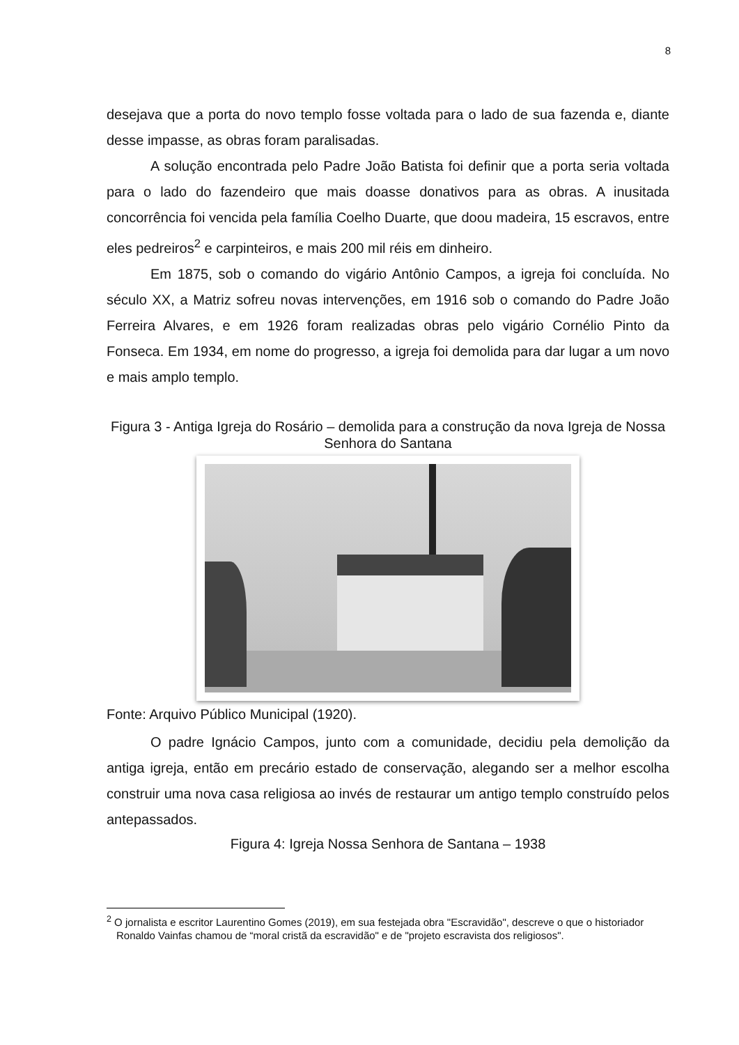8
desejava que a porta do novo templo fosse voltada para o lado de sua fazenda e, diante desse impasse, as obras foram paralisadas.
A solução encontrada pelo Padre João Batista foi definir que a porta seria voltada para o lado do fazendeiro que mais doasse donativos para as obras. A inusitada concorrência foi vencida pela família Coelho Duarte, que doou madeira, 15 escravos, entre eles pedreiros<sup>2</sup> e carpinteiros, e mais 200 mil réis em dinheiro.
Em 1875, sob o comando do vigário Antônio Campos, a igreja foi concluída. No século XX, a Matriz sofreu novas intervenções, em 1916 sob o comando do Padre João Ferreira Alvares, e em 1926 foram realizadas obras pelo vigário Cornélio Pinto da Fonseca. Em 1934, em nome do progresso, a igreja foi demolida para dar lugar a um novo e mais amplo templo.
Figura 3 - Antiga Igreja do Rosário – demolida para a construção da nova Igreja de Nossa Senhora do Santana
Fonte: Arquivo Público Municipal (1920).
O padre Ignácio Campos, junto com a comunidade, decidiu pela demolição da antiga igreja, então em precário estado de conservação, alegando ser a melhor escolha construir uma nova casa religiosa ao invés de restaurar um antigo templo construído pelos antepassados.
Figura 4: Igreja Nossa Senhora de Santana – 1938
<sup>2</sup> O jornalista e escritor Laurentino Gomes (2019), em sua festejada obra "Escravidão", descreve o que o historiador Ronaldo Vainfas chamou de “moral cristã da escravidão" e de "projeto escravista dos religiosos".